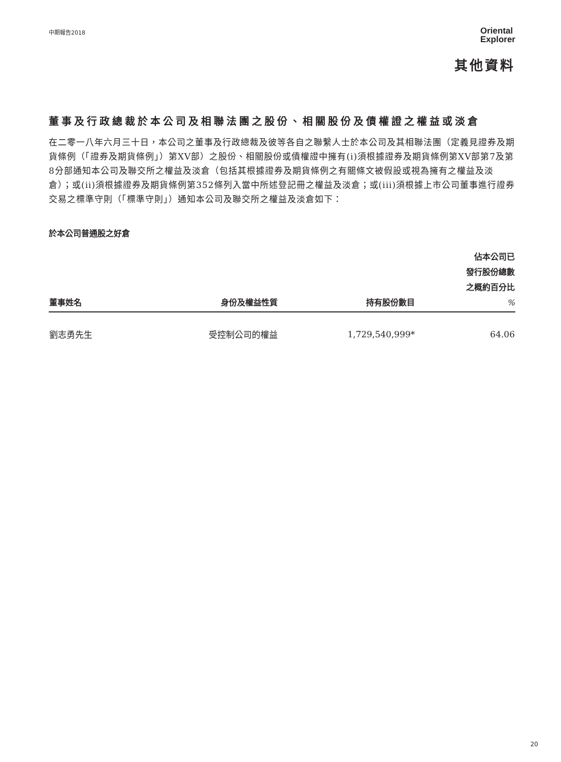中期報告2018
Oriental
Explorer
其他資料
董事及行政總裁於本公司及相聯法團之股份、相關股份及債權證之權益或淡倉
在二零一八年六月三十日，本公司之董事及行政總裁及彼等各自之聯繫人士於本公司及其相聯法團（定義見證券及期貨條例（「證券及期貨條例」）第XV部）之股份、相關股份或債權證中擁有(i)須根據證券及期貨條例第XV部第7及第8分部通知本公司及聯交所之權益及淡倉（包括其根據證券及期貨條例之有關條文被假設或視為擁有之權益及淡倉）；或(ii)須根據證券及期貨條例第352條列入當中所述登記冊之權益及淡倉；或(iii)須根據上市公司董事進行證券交易之標準守則（「標準守則」）通知本公司及聯交所之權益及淡倉如下：
於本公司普通股之好倉
| 董事姓名 | 身份及權益性質 | 持有股份數目 | 佔本公司已 發行股份總數 之概約百分比 % |
| --- | --- | --- | --- |
| 劉志勇先生 | 受控制公司的權益 | 1,729,540,999* | 64.06 |
20